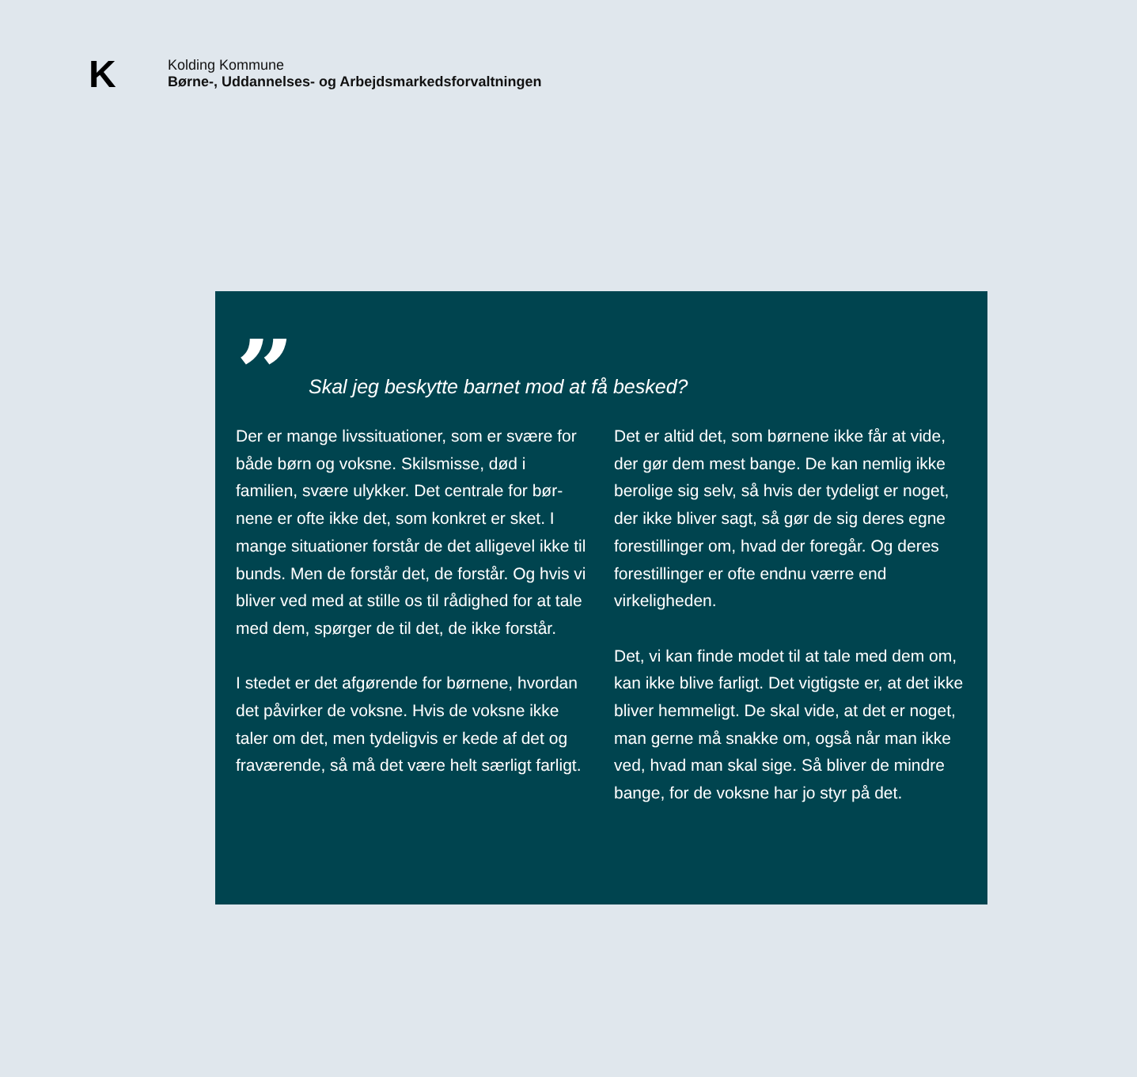K
Kolding Kommune
Børne-, Uddannelses- og Arbejdsmarkedsforvaltningen
”
Skal jeg beskytte barnet mod at få besked?
Der er mange livssituationer, som er svære for både børn og voksne. Skilsmisse, død i familien, svære ulykker. Det centrale for bør-nene er ofte ikke det, som konkret er sket. I mange situationer forstår de det alligevel ikke til bunds. Men de forstår det, de forstår. Og hvis vi bliver ved med at stille os til rådighed for at tale med dem, spørger de til det, de ikke forstår.
I stedet er det afgørende for børnene, hvordan det påvirker de voksne. Hvis de voksne ikke taler om det, men tydeligvis er kede af det og fraværende, så må det være helt særligt farligt.
Det er altid det, som børnene ikke får at vide, der gør dem mest bange. De kan nemlig ikke berolige sig selv, så hvis der tydeligt er noget, der ikke bliver sagt, så gør de sig deres egne forestillinger om, hvad der foregår. Og deres forestillinger er ofte endnu værre end virkeligheden.
Det, vi kan finde modet til at tale med dem om, kan ikke blive farligt. Det vigtigste er, at det ikke bliver hemmeligt. De skal vide, at det er noget, man gerne må snakke om, også når man ikke ved, hvad man skal sige. Så bliver de mindre bange, for de voksne har jo styr på det.